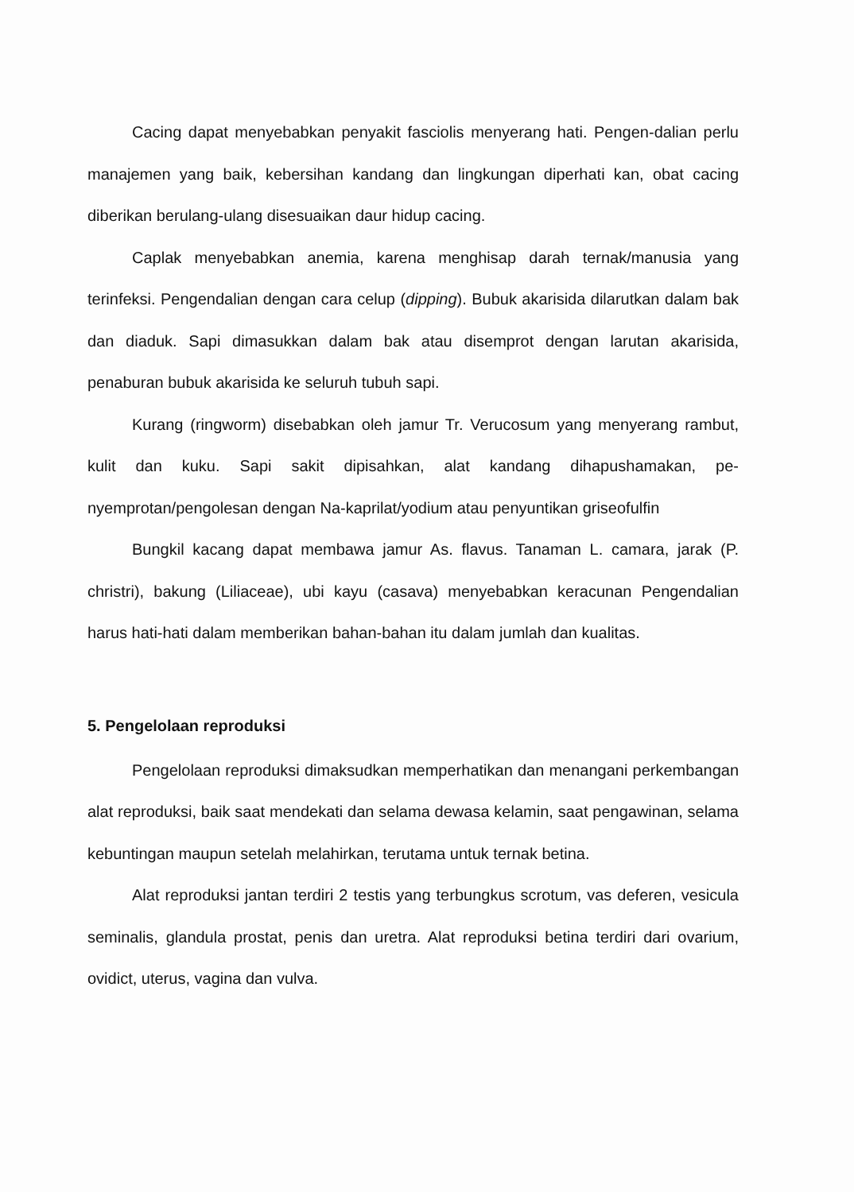Cacing dapat menyebabkan penyakit fasciolis menyerang hati. Pengen-dalian perlu manajemen yang baik, kebersihan kandang dan lingkungan diperhati kan, obat cacing diberikan berulang-ulang disesuaikan daur hidup cacing.
Caplak menyebabkan anemia, karena menghisap darah ternak/manusia yang terinfeksi. Pengendalian dengan cara celup (dipping). Bubuk akarisida dilarutkan dalam bak dan diaduk. Sapi dimasukkan dalam bak atau disemprot dengan larutan akarisida, penaburan bubuk akarisida ke seluruh tubuh sapi.
Kurang (ringworm) disebabkan oleh jamur Tr. Verucosum yang menyerang rambut, kulit dan kuku. Sapi sakit dipisahkan, alat kandang dihapushamakan, pe-nyemprotan/pengolesan dengan Na-kaprilat/yodium atau penyuntikan griseofulfin
Bungkil kacang dapat membawa jamur As. flavus. Tanaman L. camara, jarak (P. christri), bakung (Liliaceae), ubi kayu (casava) menyebabkan keracunan Pengendalian harus hati-hati dalam memberikan bahan-bahan itu dalam jumlah dan kualitas.
5. Pengelolaan reproduksi
Pengelolaan reproduksi dimaksudkan memperhatikan dan menangani perkembangan alat reproduksi, baik saat mendekati dan selama dewasa kelamin, saat pengawinan, selama kebuntingan maupun setelah melahirkan, terutama untuk ternak betina.
Alat reproduksi jantan terdiri 2 testis yang terbungkus scrotum, vas deferen, vesicula seminalis, glandula prostat, penis dan uretra. Alat reproduksi betina terdiri dari ovarium, ovidict, uterus, vagina dan vulva.